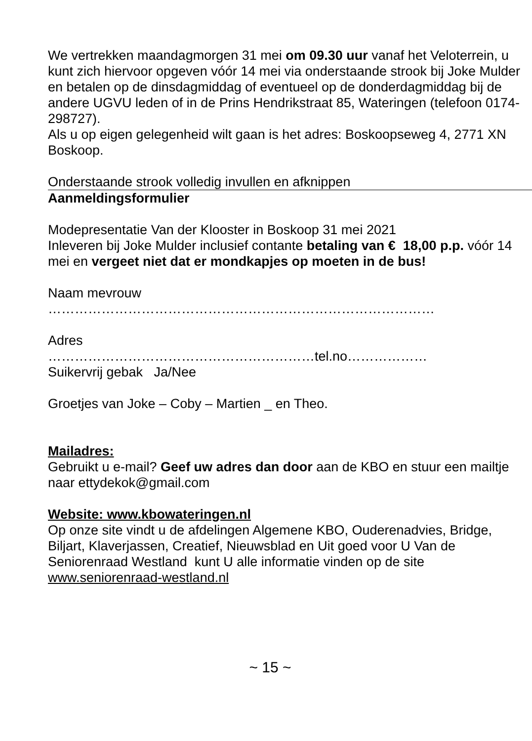We vertrekken maandagmorgen 31 mei om 09.30 uur vanaf het Veloterrein, u kunt zich hiervoor opgeven vóór 14 mei via onderstaande strook bij Joke Mulder en betalen op de dinsdagmiddag of eventueel op de donderdagmiddag bij de andere UGVU leden of in de Prins Hendrikstraat 85, Wateringen (telefoon 0174-298727).
Als u op eigen gelegenheid wilt gaan is het adres: Boskoopseweg 4, 2771 XN Boskoop.
Onderstaande strook volledig invullen en afknippen
Aanmeldingsformulier
Modepresentatie Van der Klooster in Boskoop 31 mei 2021
Inleveren bij Joke Mulder inclusief contante betaling van € 18,00 p.p. vóór 14 mei en vergeet niet dat er mondkapjes op moeten in de bus!
Naam mevrouw
……………………………………………………………………………
Adres
……………………………………………………tel.no………………
Suikervrij gebak Ja/Nee
Groetjes van Joke – Coby – Martien _ en Theo.
Mailadres:
Gebruikt u e-mail? Geef uw adres dan door aan de KBO en stuur een mailtje naar ettydekok@gmail.com
Website: www.kbowateringen.nl
Op onze site vindt u de afdelingen Algemene KBO, Ouderenadvies, Bridge, Biljart, Klaverjassen, Creatief, Nieuwsblad en Uit goed voor U Van de Seniorenraad Westland kunt U alle informatie vinden op de site www.seniorenraad-westland.nl
~ 15 ~